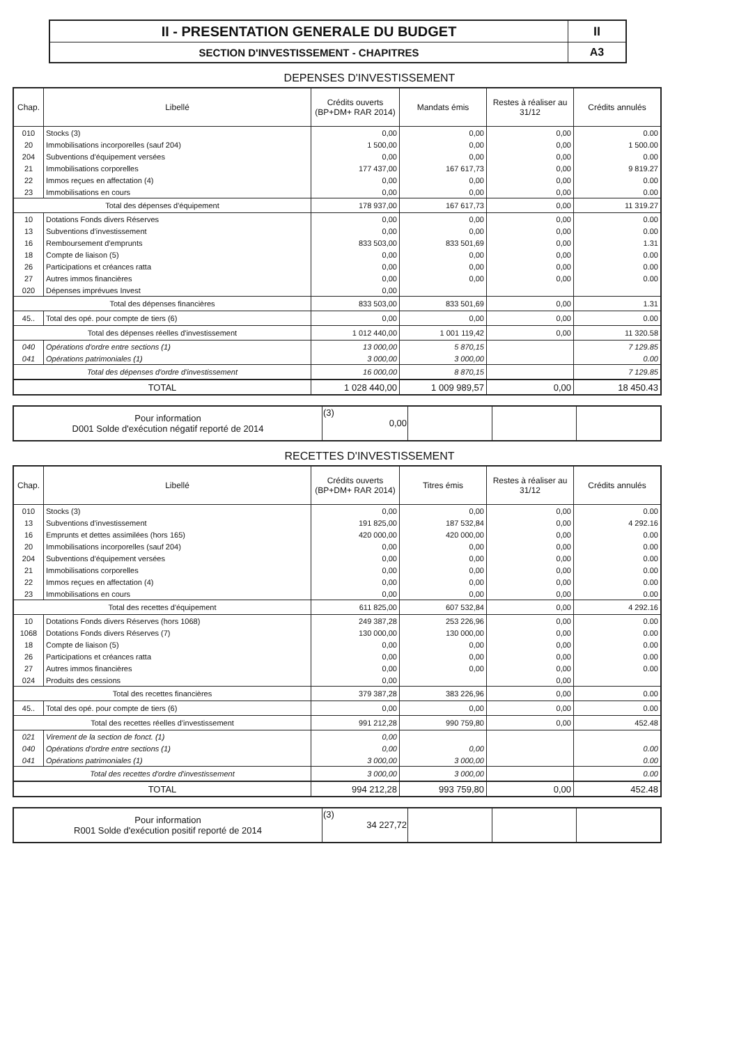| II - PRESENTATION GENERALE DU BUDGET | II |
| SECTION D'INVESTISSEMENT - CHAPITRES | A3 |
DEPENSES D'INVESTISSEMENT
| Chap. | Libellé | Crédits ouverts (BP+DM+ RAR 2014) | Mandats émis | Restes à réaliser au 31/12 | Crédits annulés |
| --- | --- | --- | --- | --- | --- |
| 010 | Stocks (3) | 0,00 | 0,00 | 0,00 | 0.00 |
| 20 | Immobilisations incorporelles (sauf 204) | 1 500,00 | 0,00 | 0,00 | 1 500.00 |
| 204 | Subventions d'équipement versées | 0,00 | 0,00 | 0,00 | 0.00 |
| 21 | Immobilisations corporelles | 177 437,00 | 167 617,73 | 0,00 | 9 819.27 |
| 22 | Immos reçues en affectation (4) | 0,00 | 0,00 | 0,00 | 0.00 |
| 23 | Immobilisations en cours | 0,00 | 0,00 | 0,00 | 0.00 |
| Total des dépenses d'équipement | | 178 937,00 | 167 617,73 | 0,00 | 11 319.27 |
| 10 | Dotations Fonds divers Réserves | 0,00 | 0,00 | 0,00 | 0.00 |
| 13 | Subventions d'investissement | 0,00 | 0,00 | 0,00 | 0.00 |
| 16 | Remboursement d'emprunts | 833 503,00 | 833 501,69 | 0,00 | 1.31 |
| 18 | Compte de liaison (5) | 0,00 | 0,00 | 0,00 | 0.00 |
| 26 | Participations et créances ratta | 0,00 | 0,00 | 0,00 | 0.00 |
| 27 | Autres immos financières | 0,00 | 0,00 | 0,00 | 0.00 |
| 020 | Dépenses imprévues Invest | 0,00 | | | |
| Total des dépenses financières | | 833 503,00 | 833 501,69 | 0,00 | 1.31 |
| 45.. | Total des opé. pour compte de tiers (6) | 0,00 | 0,00 | 0,00 | 0.00 |
| Total des dépenses réelles d'investissement | | 1 012 440,00 | 1 001 119,42 | 0,00 | 11 320.58 |
| 040 | Opérations d'ordre entre sections (1) | 13 000,00 | 5 870,15 | | 7 129.85 |
| 041 | Opérations patrimoniales (1) | 3 000,00 | 3 000,00 | | 0.00 |
| Total des dépenses d'ordre d'investissement | | 16 000,00 | 8 870,15 | | 7 129.85 |
| TOTAL | | 1 028 440,00 | 1 009 989,57 | 0,00 | 18 450.43 |
| Pour information D001 Solde d'exécution négatif reporté de 2014 | (3) 0,00 | | | |
RECETTES D'INVESTISSEMENT
| Chap. | Libellé | Crédits ouverts (BP+DM+ RAR 2014) | Titres émis | Restes à réaliser au 31/12 | Crédits annulés |
| --- | --- | --- | --- | --- | --- |
| 010 | Stocks (3) | 0,00 | 0,00 | 0,00 | 0.00 |
| 13 | Subventions d'investissement | 191 825,00 | 187 532,84 | 0,00 | 4 292.16 |
| 16 | Emprunts et dettes assimilées (hors 165) | 420 000,00 | 420 000,00 | 0,00 | 0.00 |
| 20 | Immobilisations incorporelles (sauf 204) | 0,00 | 0,00 | 0,00 | 0.00 |
| 204 | Subventions d'équipement versées | 0,00 | 0,00 | 0,00 | 0.00 |
| 21 | Immobilisations corporelles | 0,00 | 0,00 | 0,00 | 0.00 |
| 22 | Immos reçues en affectation (4) | 0,00 | 0,00 | 0,00 | 0.00 |
| 23 | Immobilisations en cours | 0,00 | 0,00 | 0,00 | 0.00 |
| Total des recettes d'équipement | | 611 825,00 | 607 532,84 | 0,00 | 4 292.16 |
| 10 | Dotations Fonds divers Réserves (hors 1068) | 249 387,28 | 253 226,96 | 0,00 | 0.00 |
| 1068 | Dotations Fonds divers Réserves (7) | 130 000,00 | 130 000,00 | 0,00 | 0.00 |
| 18 | Compte de liaison (5) | 0,00 | 0,00 | 0,00 | 0.00 |
| 26 | Participations et créances ratta | 0,00 | 0,00 | 0,00 | 0.00 |
| 27 | Autres immos financières | 0,00 | 0,00 | 0,00 | 0.00 |
| 024 | Produits des cessions | 0,00 | | 0,00 | |
| Total des recettes financières | | 379 387,28 | 383 226,96 | 0,00 | 0.00 |
| 45.. | Total des opé. pour compte de tiers (6) | 0,00 | 0,00 | 0,00 | 0.00 |
| Total des recettes réelles d'investissement | | 991 212,28 | 990 759,80 | 0,00 | 452.48 |
| 021 | Virement de la section de fonct. (1) | 0,00 | | | |
| 040 | Opérations d'ordre entre sections (1) | 0,00 | 0,00 | | 0.00 |
| 041 | Opérations patrimoniales (1) | 3 000,00 | 3 000,00 | | 0.00 |
| Total des recettes d'ordre d'investissement | | 3 000,00 | 3 000,00 | | 0.00 |
| TOTAL | | 994 212,28 | 993 759,80 | 0,00 | 452.48 |
| Pour information R001 Solde d'exécution positif reporté de 2014 | (3) 34 227,72 | | | |